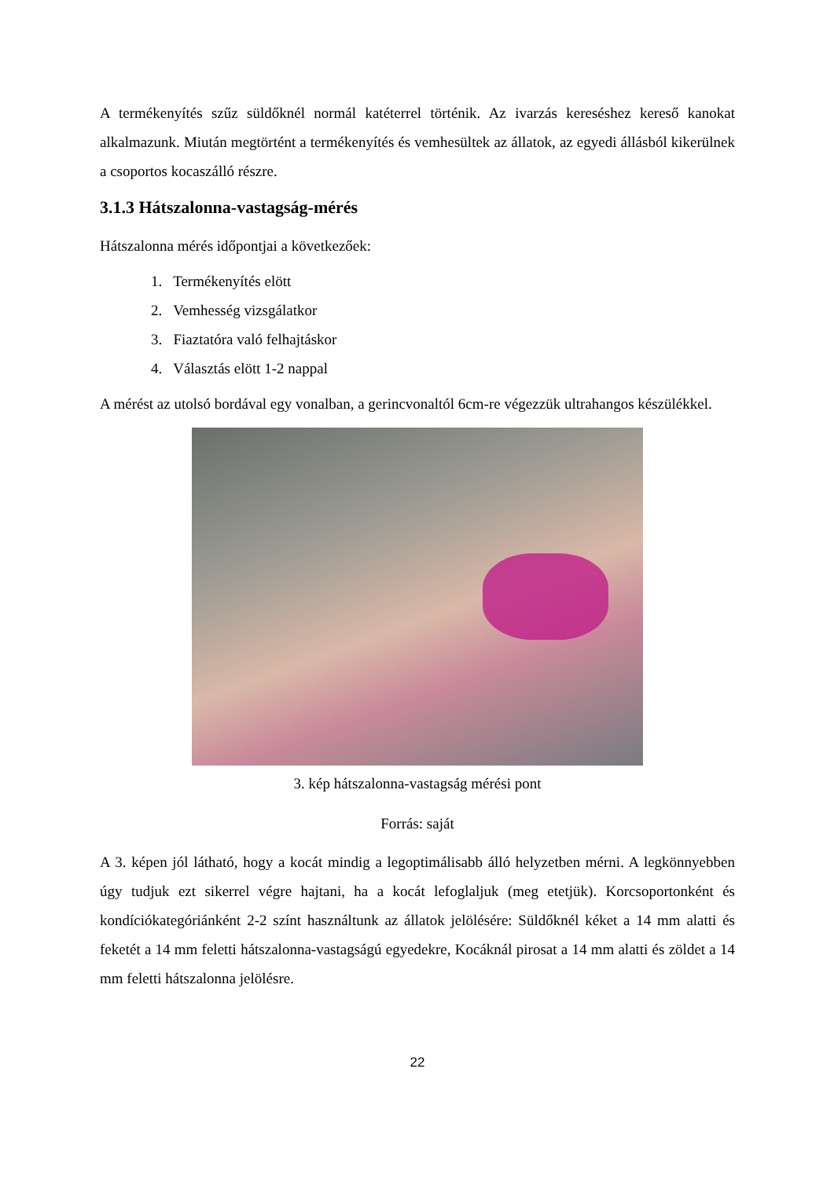A termékenyítés szűz süldőknél normál katéterrel történik. Az ivarzás kereséshez kereső kanokat alkalmazunk. Miután megtörtént a termékenyítés és vemhesültek az állatok, az egyedi állásból kikerülnek a csoportos kocaszálló részre.
3.1.3 Hátszalonna-vastagság-mérés
Hátszalonna mérés időpontjai a következőek:
1. Termékenyítés elött
2. Vemhesség vizsgálatkor
3. Fiaztatóra való felhajtáskor
4. Választás elött 1-2 nappal
A mérést az utolsó bordával egy vonalban, a gerincvonaltól 6cm-re végezzük ultrahangos készülékkel.
3. kép hátszalonna-vastagság mérési pont
Forrás: saját
A 3. képen jól látható, hogy a kocát mindig a legoptimálisabb álló helyzetben mérni. A legkönnyebben úgy tudjuk ezt sikerrel végre hajtani, ha a kocát lefoglaljuk (meg etetjük). Korcsoportonként és kondíciókategóriánként 2-2 színt használtunk az állatok jelölésére: Süldőknél kéket a 14 mm alatti és feketét a 14 mm feletti hátszalonna-vastagságú egyedekre, Kocáknál pirosat a 14 mm alatti és zöldet a 14 mm feletti hátszalonna jelölésre.
22